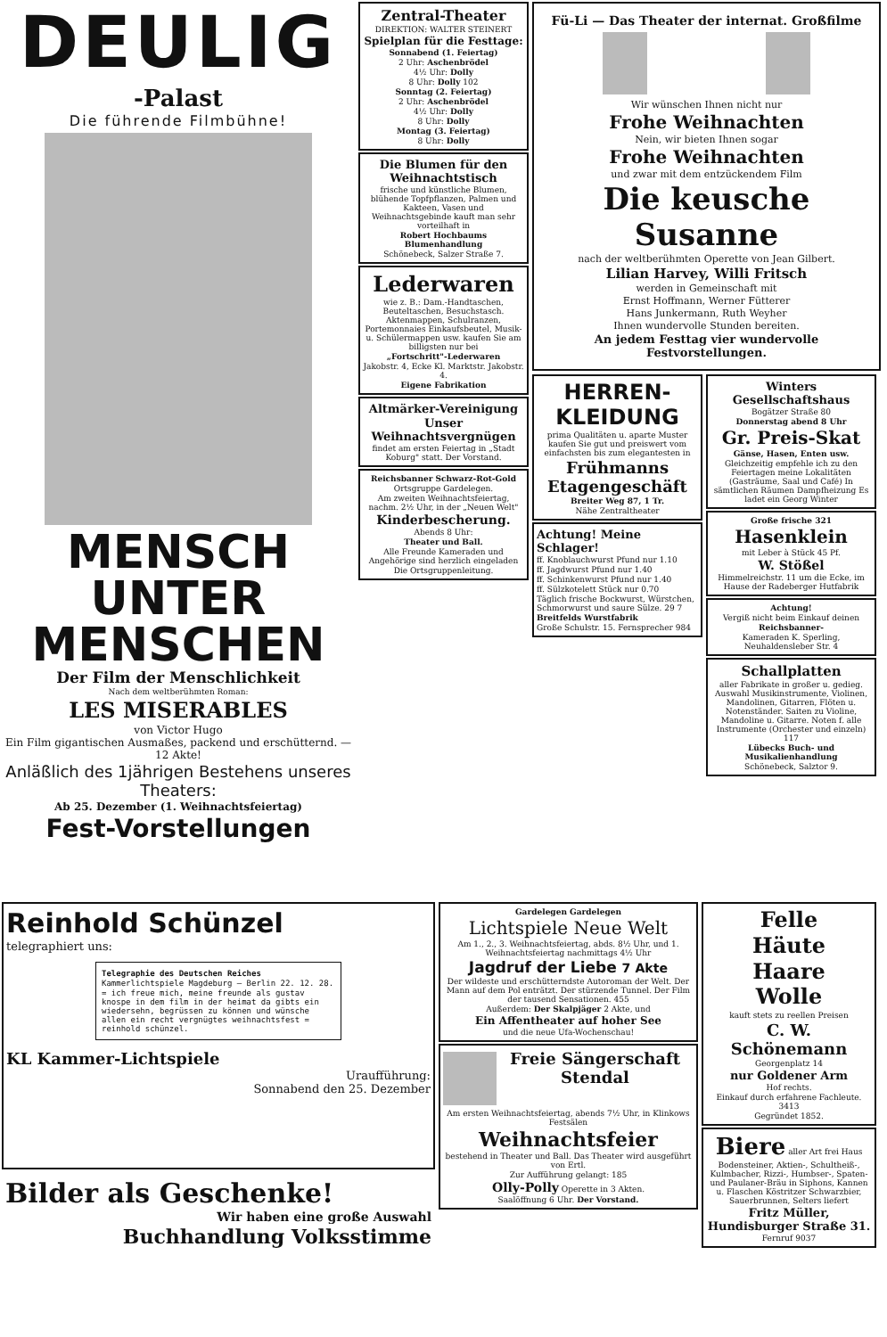DEULIG
-Palast
Die führende Filmbühne!
MENSCH UNTER MENSCHEN
Der Film der Menschlichkeit
Nach dem weltberühmten Roman:
LES MISERABLES
von Victor Hugo
Ein Film gigantischen Ausmaßes, packend und erschütternd. — 12 Akte!
Anläßlich des 1jährigen Bestehens unseres Theaters:
Ab 25. Dezember (1. Weihnachtsfeiertag)
Fest-Vorstellungen
Zentral-Theater
DIREKTION: WALTER STEINERT
Spielplan für die Festtage:
Sonnabend (1. Feiertag)
2 Uhr: Aschenbrödel
4½ Uhr: Dolly
8 Uhr: Dolly 102
Sonntag (2. Feiertag)
2 Uhr: Aschenbrödel
4½ Uhr: Dolly
8 Uhr: Dolly
Montag (3. Feiertag)
8 Uhr: Dolly
Die Blumen für den Weihnachtstisch
frische und künstliche Blumen, blühende Topfpflanzen, Palmen und Kakteen, Vasen und Weihnachtsgebinde kauft man sehr vorteilhaft in
Robert Hochbaums Blumenhandlung
Schönebeck, Salzer Straße 7.
Lederwaren
wie z. B.: Dam.-Handtaschen, Beuteltaschen, Besuchstasch. Aktenmappen, Schulranzen, Portemonnaies Einkaufsbeutel, Musik- u. Schülermappen usw. kaufen Sie am billigsten nur bei
„Fortschritt"-Lederwaren
Jakobstr. 4, Ecke Kl. Marktstr. Jakobstr. 4.
Eigene Fabrikation
Altmärker-Vereinigung
Unser Weihnachtsvergnügen
findet am ersten Feiertag in „Stadt Koburg" statt. Der Vorstand.
Reichsbanner Schwarz-Rot-Gold
Ortsgruppe Gardelegen.
Am zweiten Weihnachtsfeiertag, nachm. 2½ Uhr, in der „Neuen Welt"
Kinderbescherung.
Abends 8 Uhr:
Theater und Ball.
Alle Freunde Kameraden und Angehörige sind herzlich eingeladen
Die Ortsgruppenleitung.
Fü-Li — Das Theater der internat. Großfilme
Wir wünschen Ihnen nicht nur
Frohe Weihnachten
Nein, wir bieten Ihnen sogar
Frohe Weihnachten
und zwar mit dem entzückendem Film
Die keusche Susanne
nach der weltberühmten Operette von Jean Gilbert.
Lilian Harvey, Willi Fritsch
werden in Gemeinschaft mit
Ernst Hoffmann, Werner Fütterer
Hans Junkermann, Ruth Weyher
Ihnen wundervolle Stunden bereiten.
An jedem Festtag vier wundervolle Festvorstellungen.
HERREN-KLEIDUNG
prima Qualitäten u. aparte Muster kaufen Sie gut und preiswert vom einfachsten bis zum elegantesten in
Frühmanns Etagengeschäft
Breiter Weg 87, 1 Tr.
Nähe Zentraltheater
Achtung! Meine Schlager!
ff. Knoblauchwurst Pfund nur 1.10
ff. Jagdwurst Pfund nur 1.40
ff. Schinkenwurst Pfund nur 1.40
ff. Sülzkotelett Stück nur 0.70
Täglich frische Bockwurst, Würstchen, Schmorwurst und saure Sülze. 29 7
Breitfelds Wurstfabrik
Große Schulstr. 15. Fernsprecher 984
Winters Gesellschaftshaus
Bogätzer Straße 80
Donnerstag abend 8 Uhr
Gr. Preis-Skat
Gänse, Hasen, Enten usw.
Gleichzeitig empfehle ich zu den Feiertagen meine Lokalitäten (Gasträume, Saal und Café) In sämtlichen Räumen Dampfheizung Es ladet ein Georg Winter
Große frische 321
Hasenklein
mit Leber à Stück 45 Pf.
W. Stößel
Himmelreichstr. 11 um die Ecke, im Hause der Radeberger Hutfabrik
Achtung!
Vergiß nicht beim Einkauf deinen
Reichsbanner-
Kameraden K. Sperling, Neuhaldensleber Str. 4
Schallplatten
aller Fabrikate in großer u. gedieg. Auswahl Musikinstrumente, Violinen, Mandolinen, Gitarren, Flöten u. Notenständer. Saiten zu Violine, Mandoline u. Gitarre. Noten f. alle Instrumente (Orchester und einzeln) 117
Lübecks Buch- und Musikalienhandlung
Schönebeck, Salztor 9.
Reinhold Schünzel
telegraphiert uns:
Telegraphie des Deutschen Reiches
Kammerlichtspiele Magdeburg — Berlin 22. 12. 28.
= ich freue mich, meine freunde als gustav knospe in dem film in der heimat da gibts ein wiedersehn, begrüssen zu können und wünsche allen ein recht vergnügtes weihnachtsfest = reinhold schünzel.
KL Kammer-Lichtspiele
Uraufführung:
Sonnabend den 25. Dezember
Bilder als Geschenke!
Wir haben eine große Auswahl
Buchhandlung Volksstimme
Gardelegen Gardelegen
Lichtspiele Neue Welt
Am 1., 2., 3. Weihnachtsfeiertag, abds. 8½ Uhr, und 1. Weihnachtsfeiertag nachmittags 4½ Uhr
Jagdruf der Liebe 7 Akte
Der wildeste und erschütterndste Autoroman der Welt. Der Mann auf dem Pol enträtzt. Der stürzende Tunnel. Der Film der tausend Sensationen. 455
Außerdem: Der Skalpjäger 2 Akte, und
Ein Affentheater auf hoher See
und die neue Ufa-Wochenschau!
Freie Sängerschaft Stendal
Am ersten Weihnachtsfeiertag, abends 7½ Uhr, in Klinkows Festsälen
Weihnachtsfeier
bestehend in Theater und Ball. Das Theater wird ausgeführt von Ertl.
Zur Aufführung gelangt: 185
Olly-Polly Operette in 3 Akten.
Saalöffnung 6 Uhr. Der Vorstand.
Felle
Häute
Haare
Wolle
kauft stets zu reellen Preisen
C. W. Schönemann
Georgenplatz 14
nur Goldener Arm
Hof rechts.
Einkauf durch erfahrene Fachleute. 3413
Gegründet 1852.
Biere aller Art frei Haus
Bodensteiner, Aktien-, Schultheiß-, Kulmbacher, Rizzi-, Humbser-, Spaten- und Paulaner-Bräu in Siphons, Kannen u. Flaschen Köstritzer Schwarzbier, Sauerbrunnen, Selters liefert
Fritz Müller, Hundisburger Straße 31.
Fernruf 9037